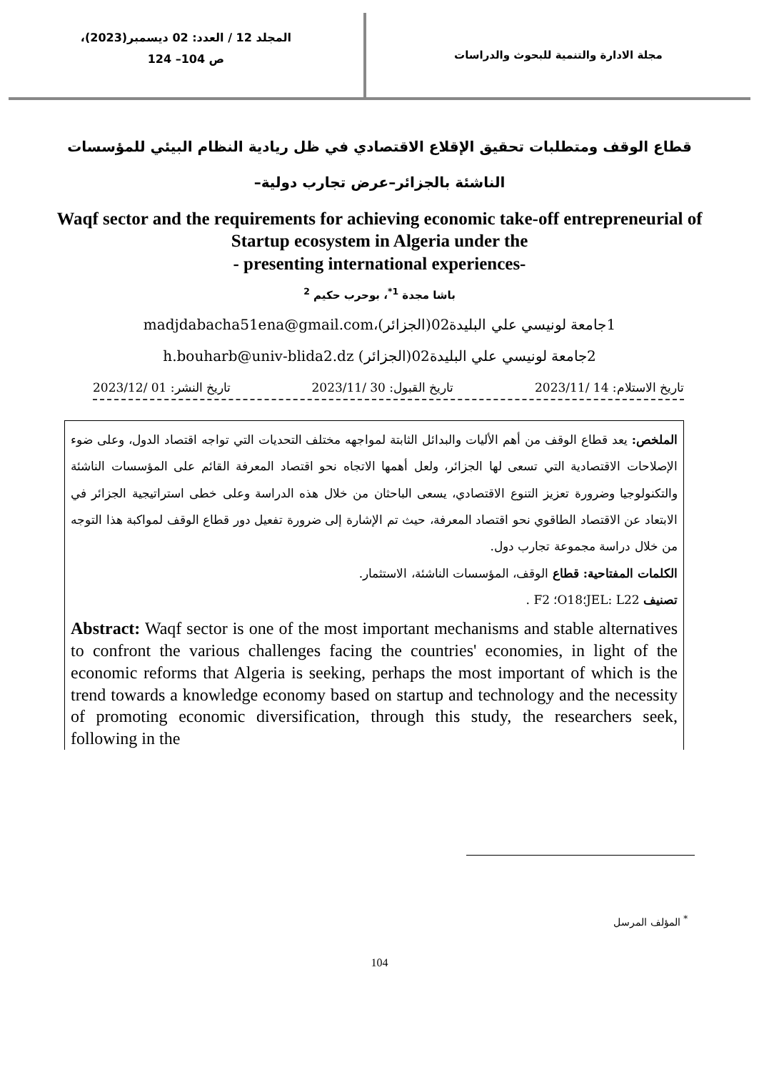مجلة الادارة والتنمية للبحوث والدراسات
المجلد 12 / العدد: 02 ديسمبر(2023)،
ص 104– 124
قطاع الوقف ومتطلبات تحقيق الإقلاع الاقتصادي في ظل ريادية النظام البيئي للمؤسسات الناشئة بالجزائر–عرض تجارب دولية–
Waqf sector and the requirements for achieving economic take-off entrepreneurial of Startup ecosystem in Algeria under the
- presenting international experiences-
باشا مجدة <sup>1*</sup>، بوحرب حكيم <sup>2</sup>
1جامعة لونيسي علي البليدة02(الجزائر)،madjdabacha51ena@gmail.com
2جامعة لونيسي علي البليدة02(الجزائر) h.bouharb@univ-blida2.dz
تاريخ الاستلام: 14 /2023/11 تاريخ القبول: 30 /2023/11 تاريخ النشر: 01 /2023/12
الملخص: يعد قطاع الوقف من أهم الأليات والبدائل الثابتة لمواجهه مختلف التحديات التي تواجه اقتصاد الدول، وعلى ضوء الإصلاحات الاقتصادية التي تسعى لها الجزائر، ولعل أهمها الاتجاه نحو اقتصاد المعرفة القائم على المؤسسات الناشئة والتكنولوجيا وضرورة تعزيز التنوع الاقتصادي، يسعى الباحثان من خلال هذه الدراسة وعلى خطى استراتيجية الجزائر في الابتعاد عن الاقتصاد الطاقوي نحو اقتصاد المعرفة، حيث تم الإشارة إلى ضرورة تفعيل دور قطاع الوقف لمواكبة هذا التوجه من خلال دراسة مجموعة تجارب دول.
الكلمات المفتاحية: قطاع الوقف، المؤسسات الناشئة، الاستثمار.
تصنيف JEL: L22؛O18؛ F2 .
Abstract: Waqf sector is one of the most important mechanisms and stable alternatives to confront the various challenges facing the countries' economies, in light of the economic reforms that Algeria is seeking, perhaps the most important of which is the trend towards a knowledge economy based on startup and technology and the necessity of promoting economic diversification, through this study, the researchers seek, following in the
<sup>*</sup> المؤلف المرسل
104